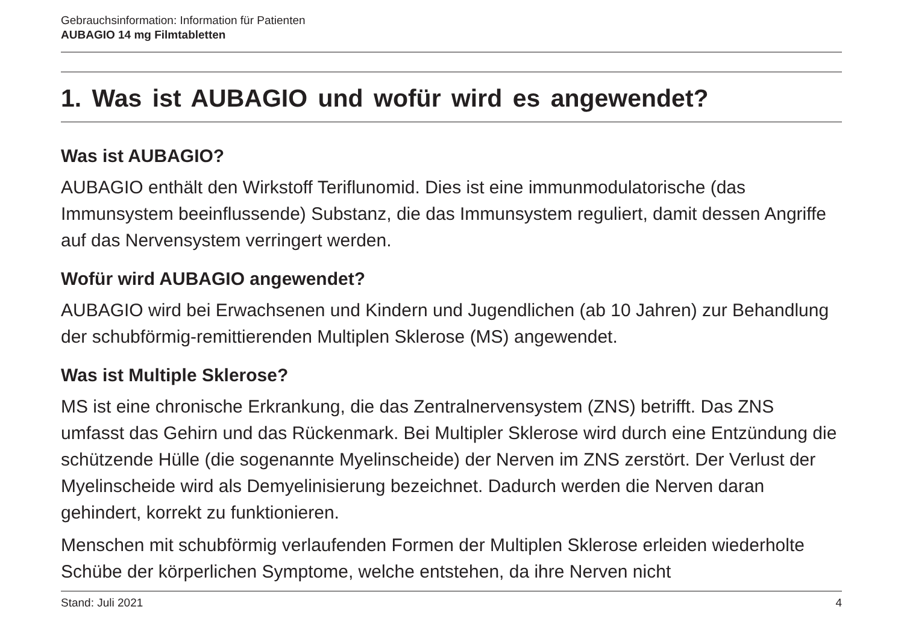Gebrauchsinformation: Information für Patienten
AUBAGIO 14 mg Filmtabletten
1. Was ist AUBAGIO und wofür wird es angewendet?
Was ist AUBAGIO?
AUBAGIO enthält den Wirkstoff Teriflunomid. Dies ist eine immunmodulatorische (das Immunsystem beeinflussende) Substanz, die das Immunsystem reguliert, damit dessen Angriffe auf das Nervensystem verringert werden.
Wofür wird AUBAGIO angewendet?
AUBAGIO wird bei Erwachsenen und Kindern und Jugendlichen (ab 10 Jahren) zur Behandlung der schubförmig-remittierenden Multiplen Sklerose (MS) angewendet.
Was ist Multiple Sklerose?
MS ist eine chronische Erkrankung, die das Zentralnervensystem (ZNS) betrifft. Das ZNS umfasst das Gehirn und das Rückenmark. Bei Multipler Sklerose wird durch eine Entzündung die schützende Hülle (die sogenannte Myelinscheide) der Nerven im ZNS zerstört. Der Verlust der Myelinscheide wird als Demyelinisierung bezeichnet. Dadurch werden die Nerven daran gehindert, korrekt zu funktionieren.
Menschen mit schubförmig verlaufenden Formen der Multiplen Sklerose erleiden wiederholte Schübe der körperlichen Symptome, welche entstehen, da ihre Nerven nicht
Stand: Juli 2021 4